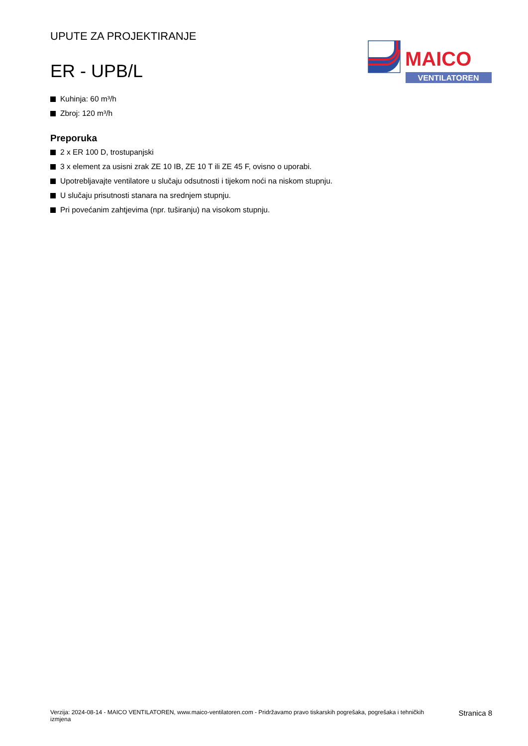UPUTE ZA PROJEKTIRANJE
ER - UPB/L
MAICO
VENTILATOREN
Kuhinja: 60 m³/h
Zbroj: 120 m³/h
Preporuka
2 x ER 100 D, trostupanjski
3 x element za usisni zrak ZE 10 IB, ZE 10 T ili ZE 45 F, ovisno o uporabi.
Upotrebljavajte ventilatore u slučaju odsutnosti i tijekom noći na niskom stupnju.
U slučaju prisutnosti stanara na srednjem stupnju.
Pri povećanim zahtjevima (npr. tuširanju) na visokom stupnju.
Verzija: 2024-08-14 - MAICO VENTILATOREN, www.maico-ventilatoren.com - Pridržavamo pravo tiskarskih pogrešaka, pogrešaka i tehničkih izmjena
Stranica 8